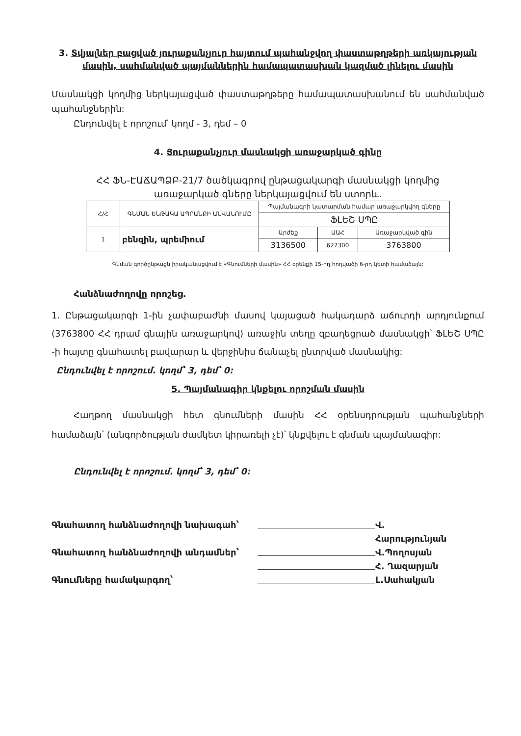3. Տվյալներ բացված յուրաքանչյուր հայտում պահանջվող փաստաթղթերի առկայության մասին, սահմանված պայմաններին համապատասխան կազմած լինելու մասին
Մասնակցի կողմից ներկայացված փաստաթղթերը համապատասխանում են սահմանված պահանջներին:
Ընդունվել է որոշում՝ կողմ - 3, դեմ – 0
4. Յուրաքանչյուր մասնակցի առաջարկած գինը
ՀՀ ՖՆ-ԷԱՃԱՊՁԲ-21/7 ծածկագրով ընթացակարգի մասնակցի կողմից
առաջարկած գները ներկայացվում են ստորև.
| Հ/Հ | ԳՆՄԱՆ ԵՆԹԱԿԱ ԱՊՐԱՆՔԻ ԱՆՎԱՆՈՒՄԸ | Պայմանագրի կատարման համար առաջարկվող գները | | |
| --- | --- | --- | --- | --- |
| | | ՖԼԵՇ ՍՊԸ | | |
| 1 | բենզին, պրեմիում | Արժեք | ԱԱՀ | Առաջարկված գին |
| | | 3136500 | 627300 | 3763800 |
Գնման գործընթացն իրականացվում է «Գնումների մասին» ՀՀ օրենքի 15-րդ հոդվածի 6-րդ կետի համաձայն:
Հանձնաժողովը որոշեց.
1. Ընթացակարգի 1-ին չափաբաժնի մասով կայացած հակադարձ աճուրդի արդյունքում (3763800 ՀՀ դրամ գնային առաջարկով) առաջին տեղը զբաղեցրած մասնակցի՝ ՖԼԵՇ ՍՊԸ -ի հայտը գնահատել բավարար և վերջինիս ճանաչել ընտրված մասնակից:
Ընդունվել է որոշում. կողմ՝ 3, դեմ՝ 0:
5. Պայմանագիր կնքելու որոշման մասին
Հաղթող մասնակցի հետ գնումների մասին ՀՀ օրենսդրության պահանջների համաձայն՝ (անգործության ժամկետ կիրառելի չէ)՝ կնքվելու է գնման պայմանագիր:
Ընդունվել է որոշում. կողմ՝ 3, դեմ՝ 0:
Գնահատող հանձնաժողովի նախագահ՝
Վ. Հարությունյան
Գնահատող հանձնաժողովի անդամներ՝
Վ.Պողոսյան
Հ. Ղազարյան
Գնումները համակարգող՝
Լ.Սահակյան